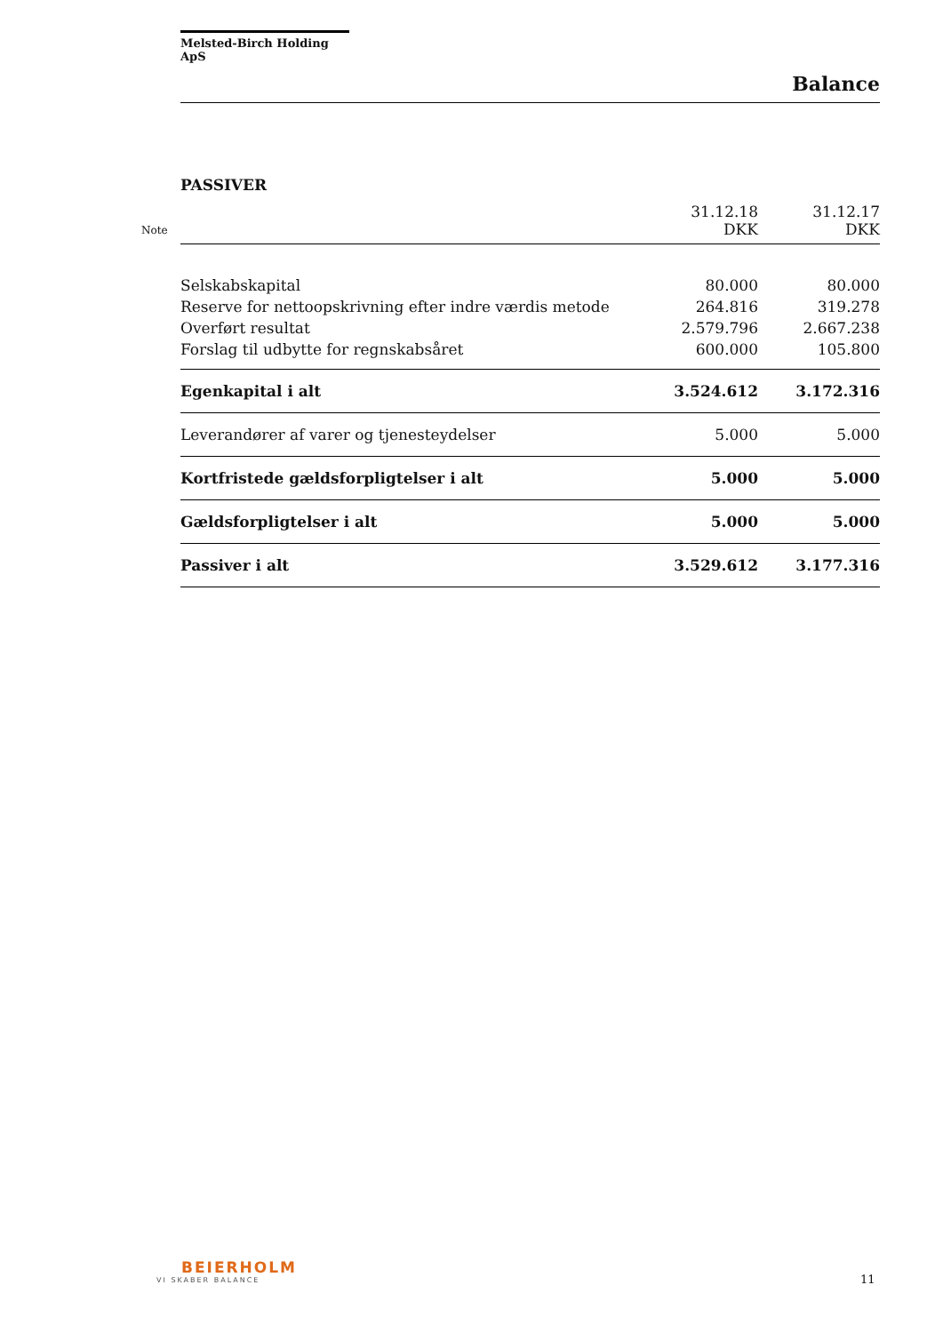Note
Melsted-Birch Holding ApS
Balance
PASSIVER
| | 31.12.18 DKK | 31.12.17 DKK |
| --- | --- | --- |
| Selskabskapital | 80.000 | 80.000 |
| Reserve for nettoopskrivning efter indre værdis metode | 264.816 | 319.278 |
| Overført resultat | 2.579.796 | 2.667.238 |
| Forslag til udbytte for regnskabsåret | 600.000 | 105.800 |
| Egenkapital i alt | 3.524.612 | 3.172.316 |
| Leverandører af varer og tjenesteydelser | 5.000 | 5.000 |
| Kortfristede gældsforpligtelser i alt | 5.000 | 5.000 |
| Gældsforpligtelser i alt | 5.000 | 5.000 |
| Passiver i alt | 3.529.612 | 3.177.316 |
BEIERHOLM
VI SKABER BALANCE
11